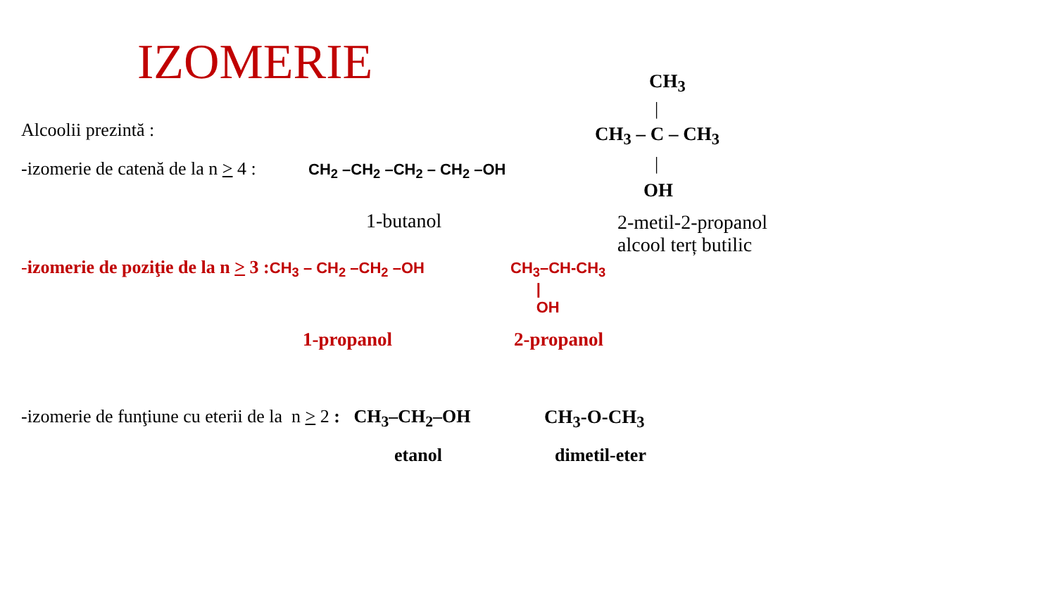IZOMERIE CH<sub>3</sub>
|
Alcoolii prezintă : CH<sub>3</sub> – C – CH<sub>3</sub>
-izomerie de catenă de la n > 4 : CH<sub>2</sub> –CH<sub>2</sub> –CH<sub>2</sub> – CH<sub>2</sub> –OH |
OH
1-butanol
2-metil-2-propanol
alcool terț butilic
-izomerie de poziţie de la n > 3 : CH<sub>3</sub> – CH<sub>2</sub> –CH<sub>2</sub> –OH
CH<sub>3</sub>–CH-CH<sub>3</sub>
|
OH
1-propanol 2-propanol
-izomerie de funţiune cu eterii de la n > 2 : CH<sub>3</sub>–CH<sub>2</sub>–OH CH<sub>3</sub>-O-CH<sub>3</sub>
etanol dimetil-eter